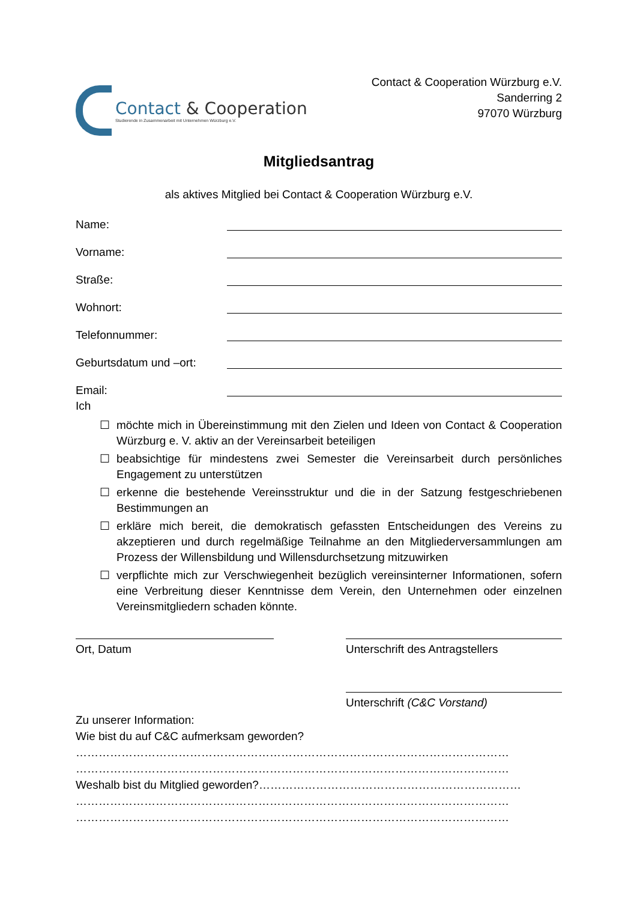Contact & Cooperation
Studierende in Zusammenarbeit mit Unternehmen Würzburg e.V.
Contact & Cooperation Würzburg e.V.
Sanderring 2
97070 Würzburg
Mitgliedsantrag
als aktives Mitglied bei Contact & Cooperation Würzburg e.V.
Name:
Vorname:
Straße:
Wohnort:
Telefonnummer:
Geburtsdatum und –ort:
Email:
Ich
☐ möchte mich in Übereinstimmung mit den Zielen und Ideen von Contact & Cooperation Würzburg e. V. aktiv an der Vereinsarbeit beteiligen
☐ beabsichtige für mindestens zwei Semester die Vereinsarbeit durch persönliches Engagement zu unterstützen
☐ erkenne die bestehende Vereinsstruktur und die in der Satzung festgeschriebenen Bestimmungen an
☐ erkläre mich bereit, die demokratisch gefassten Entscheidungen des Vereins zu akzeptieren und durch regelmäßige Teilnahme an den Mitgliederversammlungen am Prozess der Willensbildung und Willensdurchsetzung mitzuwirken
☐ verpflichte mich zur Verschwiegenheit bezüglich vereinsinterner Informationen, sofern eine Verbreitung dieser Kenntnisse dem Verein, den Unternehmen oder einzelnen Vereinsmitgliedern schaden könnte.
Ort, Datum Unterschrift des Antragstellers
Unterschrift (C&C Vorstand)
Zu unserer Information:
Wie bist du auf C&C aufmerksam geworden?
……………………………………………………………………………………………………
……………………………………………………………………………………………………
Weshalb bist du Mitglied geworden?……………………………………………………………
……………………………………………………………………………………………………
……………………………………………………………………………………………………